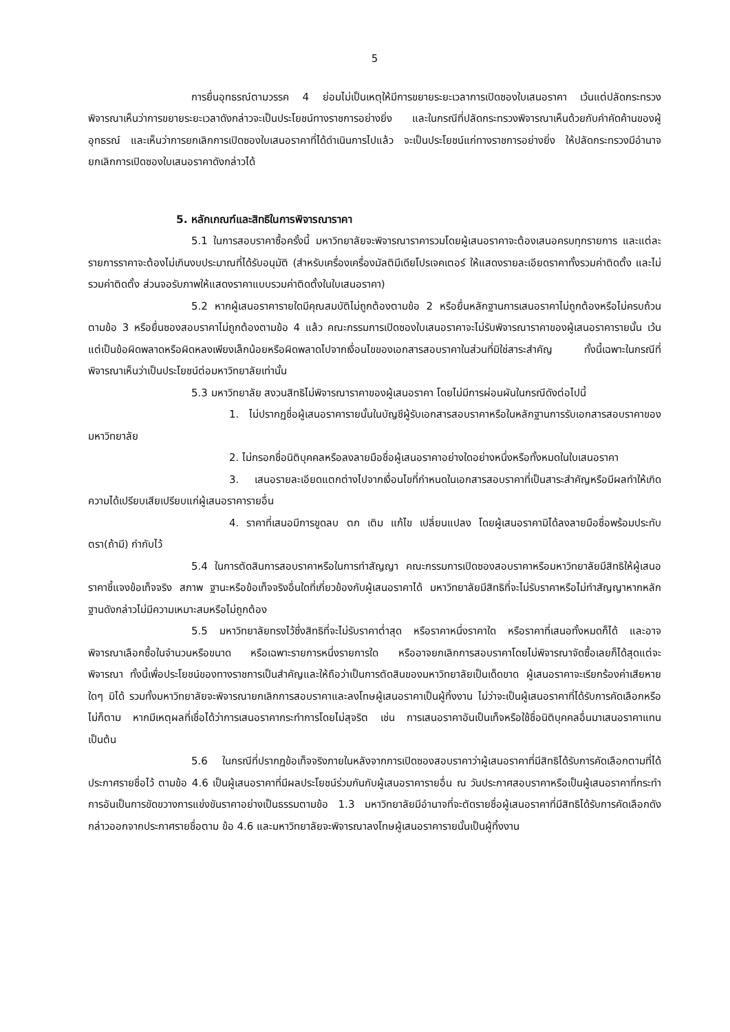5
การยื่นอุทธรณ์ตามวรรค 4 ย่อมไม่เป็นเหตุให้มีการขยายระยะเวลาการเปิดซองใบเสนอราคา เว้นแต่ปลัดกระทรวงพิจารณาเห็นว่าการขยายระยะเวลาดังกล่าวจะเป็นประโยชน์ทางราชการอย่างยิ่ง และในกรณีที่ปลัดกระทรวงพิจารณาเห็นด้วยกับคำคัดค้านของผู้อุทธรณ์ และเห็นว่าการยกเลิกการเปิดซองใบเสนอราคาที่ได้ดำเนินการไปแล้ว จะเป็นประโยชน์แก่ทางราชการอย่างยิ่ง ให้ปลัดกระทรวงมีอำนาจยกเลิกการเปิดซองใบเสนอราคาดังกล่าวได้
5. หลักเกณฑ์และสิทธิในการพิจารณาราคา
5.1 ในการสอบราคาซื้อครั้งนี้ มหาวิทยาลัยจะพิจารณาราคารวมโดยผู้เสนอราคาจะต้องเสนอครบทุกรายการ และแต่ละรายการราคาจะต้องไม่เกินงบประมาณที่ได้รับอนุมัติ (สำหรับเครื่องเครื่องมัลติมีเดียโปรเจคเตอร์ ให้แสดงรายละเอียดราคาทั้งรวมค่าติดตั้ง และไม่รวมค่าติดตั้ง ส่วนจอรับภาพให้แสดงราคาแบบรวมค่าติดตั้งในใบเสนอราคา)
5.2 หากผู้เสนอราคารายใดมีคุณสมบัติไม่ถูกต้องตามข้อ 2 หรือยื่นหลักฐานการเสนอราคาไม่ถูกต้องหรือไม่ครบถ้วนตามข้อ 3 หรือยื่นซองสอบราคาไม่ถูกต้องตามข้อ 4 แล้ว คณะกรรมการเปิดซองใบเสนอราคาจะไม่รับพิจารณาราคาของผู้เสนอราคารายนั้น เว้นแต่เป็นข้อผิดพลาดหรือผิดหลงเพียงเล็กน้อยหรือผิดพลาดไปจากเงื่อนไขของเอกสารสอบราคาในส่วนที่มิใช่สาระสำคัญ ทั้งนี้เฉพาะในกรณีที่พิจารณาเห็นว่าเป็นประโยชน์ต่อมหาวิทยาลัยเท่านั้น
5.3 มหาวิทยาลัย สงวนสิทธิไม่พิจารณาราคาของผู้เสนอราคา โดยไม่มีการผ่อนผันในกรณีดังต่อไปนี้
1. ไม่ปรากฏชื่อผู้เสนอราคารายนั้นในบัญชีผู้รับเอกสารสอบราคาหรือในหลักฐานการรับเอกสารสอบราคาของมหาวิทยาลัย
2. ไม่กรอกชื่อนิติบุคคลหรือลงลายมือชื่อผู้เสนอราคาอย่างใดอย่างหนึ่งหรือทั้งหมดในใบเสนอราคา
3. เสนอรายละเอียดแตกต่างไปจากเงื่อนไขที่กำหนดในเอกสารสอบราคาที่เป็นสาระสำคัญหรือมีผลทำให้เกิดความได้เปรียบเสียเปรียบแก่ผู้เสนอราคารายอื่น
4. ราคาที่เสนอมีการขูดลบ ตก เติม แก้ไข เปลี่ยนแปลง โดยผู้เสนอราคามิได้ลงลายมือชื่อพร้อมประทับตรา(ถ้ามี) กำกับไว้
5.4 ในการตัดสินการสอบราคาหรือในการทำสัญญา คณะกรรมการเปิดซองสอบราคาหรือมหาวิทยาลัยมีสิทธิให้ผู้เสนอราคาชี้แจงข้อเท็จจริง สภาพ ฐานะหรือข้อเท็จจริงอื่นใดที่เกี่ยวข้องกับผู้เสนอราคาได้ มหาวิทยาลัยมีสิทธิที่จะไม่รับราคาหรือไม่ทำสัญญาหากหลักฐานดังกล่าวไม่มีความเหมาะสมหรือไม่ถูกต้อง
5.5 มหาวิทยาลัยทรงไว้ซึ่งสิทธิที่จะไม่รับราคาต่ำสุด หรือราคาหนึ่งราคาใด หรือราคาที่เสนอทั้งหมดก็ได้ และอาจพิจารณาเลือกซื้อในจำนวนหรือขนาด หรือเฉพาะรายการหนึ่งรายการใด หรืออาจยกเลิกการสอบราคาโดยไม่พิจารณาจัดซื้อเลยก็ได้สุดแต่จะพิจารณา ทั้งนี้เพื่อประโยชน์ของทางราชการเป็นสำคัญและให้ถือว่าเป็นการตัดสินของมหาวิทยาลัยเป็นเด็ดขาด ผู้เสนอราคาจะเรียกร้องค่าเสียหายใดๆ มิได้ รวมทั้งมหาวิทยาลัยจะพิจารณายกเลิกการสอบราคาและลงโทษผู้เสนอราคาเป็นผู้ทิ้งงาน ไม่ว่าจะเป็นผู้เสนอราคาที่ได้รับการคัดเลือกหรือไม่ก็ตาม หากมีเหตุผลที่เชื่อได้ว่าการเสนอราคากระทำการโดยไม่สุจริต เช่น การเสนอราคาอันเป็นเท็จหรือใช้ชื่อนิติบุคคลอื่นมาเสนอราคาแทนเป็นต้น
5.6 ในกรณีที่ปรากฏข้อเท็จจริงภายในหลังจากการเปิดซองสอบราคาว่าผู้เสนอราคาที่มีสิทธิได้รับการคัดเลือกตามที่ได้ประกาศรายชื่อไว้ ตามข้อ 4.6 เป็นผู้เสนอราคาที่มีผลประโยชน์ร่วมกันกับผู้เสนอราคารายอื่น ณ วันประกาศสอบราคาหรือเป็นผู้เสนอราคาที่กระทำการอันเป็นการขัดขวางการแข่งขันราคาอย่างเป็นธรรมตามข้อ 1.3 มหาวิทยาลัยมีอำนาจที่จะตัดรายชื่อผู้เสนอราคาที่มีสิทธิได้รับการคัดเลือกดังกล่าวออกจากประกาศรายชื่อตาม ข้อ 4.6 และมหาวิทยาลัยจะพิจารณาลงโทษผู้เสนอราคารายนั้นเป็นผู้ทิ้งงาน